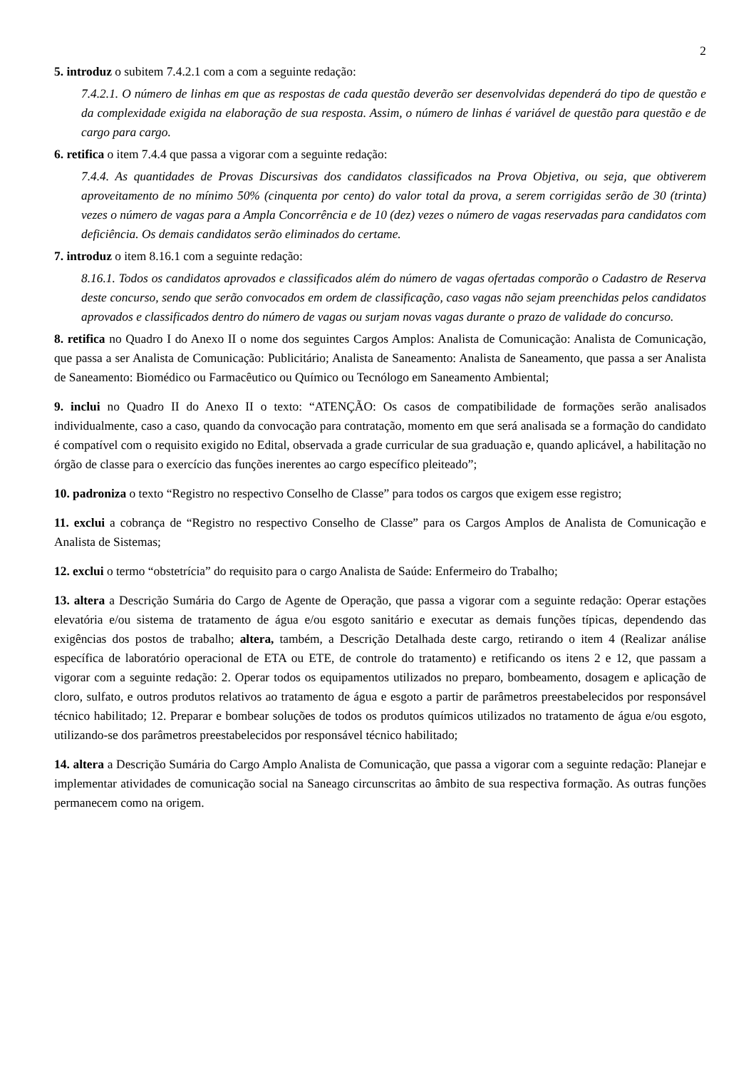2
5. introduz o subitem 7.4.2.1 com a com a seguinte redação:
7.4.2.1. O número de linhas em que as respostas de cada questão deverão ser desenvolvidas dependerá do tipo de questão e da complexidade exigida na elaboração de sua resposta. Assim, o número de linhas é variável de questão para questão e de cargo para cargo.
6. retifica o item 7.4.4 que passa a vigorar com a seguinte redação:
7.4.4. As quantidades de Provas Discursivas dos candidatos classificados na Prova Objetiva, ou seja, que obtiverem aproveitamento de no mínimo 50% (cinquenta por cento) do valor total da prova, a serem corrigidas serão de 30 (trinta) vezes o número de vagas para a Ampla Concorrência e de 10 (dez) vezes o número de vagas reservadas para candidatos com deficiência. Os demais candidatos serão eliminados do certame.
7. introduz o item 8.16.1 com a seguinte redação:
8.16.1. Todos os candidatos aprovados e classificados além do número de vagas ofertadas comporão o Cadastro de Reserva deste concurso, sendo que serão convocados em ordem de classificação, caso vagas não sejam preenchidas pelos candidatos aprovados e classificados dentro do número de vagas ou surjam novas vagas durante o prazo de validade do concurso.
8. retifica no Quadro I do Anexo II o nome dos seguintes Cargos Amplos: Analista de Comunicação: Analista de Comunicação, que passa a ser Analista de Comunicação: Publicitário; Analista de Saneamento: Analista de Saneamento, que passa a ser Analista de Saneamento: Biomédico ou Farmacêutico ou Químico ou Tecnólogo em Saneamento Ambiental;
9. inclui no Quadro II do Anexo II o texto: “ATENÇÃO: Os casos de compatibilidade de formações serão analisados individualmente, caso a caso, quando da convocação para contratação, momento em que será analisada se a formação do candidato é compatível com o requisito exigido no Edital, observada a grade curricular de sua graduação e, quando aplicável, a habilitação no órgão de classe para o exercício das funções inerentes ao cargo específico pleiteado”;
10. padroniza o texto “Registro no respectivo Conselho de Classe” para todos os cargos que exigem esse registro;
11. exclui a cobrança de “Registro no respectivo Conselho de Classe” para os Cargos Amplos de Analista de Comunicação e Analista de Sistemas;
12. exclui o termo “obstetrícia” do requisito para o cargo Analista de Saúde: Enfermeiro do Trabalho;
13. altera a Descrição Sumária do Cargo de Agente de Operação, que passa a vigorar com a seguinte redação: Operar estações elevatória e/ou sistema de tratamento de água e/ou esgoto sanitário e executar as demais funções típicas, dependendo das exigências dos postos de trabalho; altera, também, a Descrição Detalhada deste cargo, retirando o item 4 (Realizar análise específica de laboratório operacional de ETA ou ETE, de controle do tratamento) e retificando os itens 2 e 12, que passam a vigorar com a seguinte redação: 2. Operar todos os equipamentos utilizados no preparo, bombeamento, dosagem e aplicação de cloro, sulfato, e outros produtos relativos ao tratamento de água e esgoto a partir de parâmetros preestabelecidos por responsável técnico habilitado; 12. Preparar e bombear soluções de todos os produtos químicos utilizados no tratamento de água e/ou esgoto, utilizando-se dos parâmetros preestabelecidos por responsável técnico habilitado;
14. altera a Descrição Sumária do Cargo Amplo Analista de Comunicação, que passa a vigorar com a seguinte redação: Planejar e implementar atividades de comunicação social na Saneago circunscritas ao âmbito de sua respectiva formação. As outras funções permanecem como na origem.